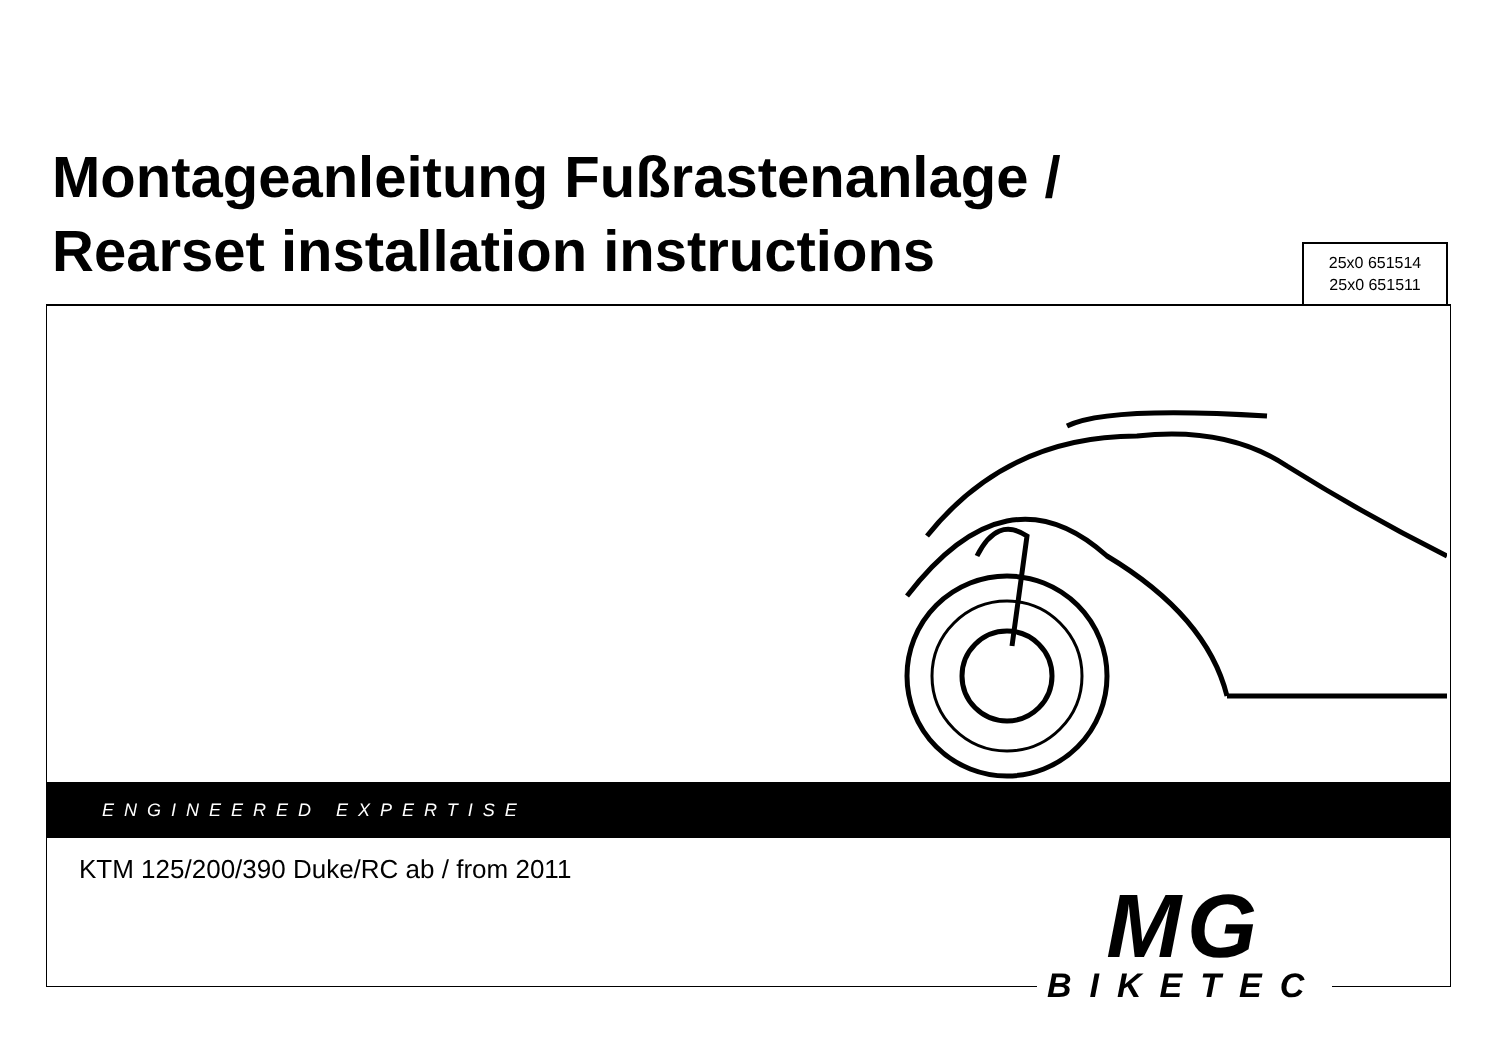Montageanleitung Fußrastenanlage /
Rearset installation instructions
25x0 651514
25x0 651511
ENGINEERED EXPERTISE
KTM 125/200/390 Duke/RC ab / from 2011
MG
BIKETEC